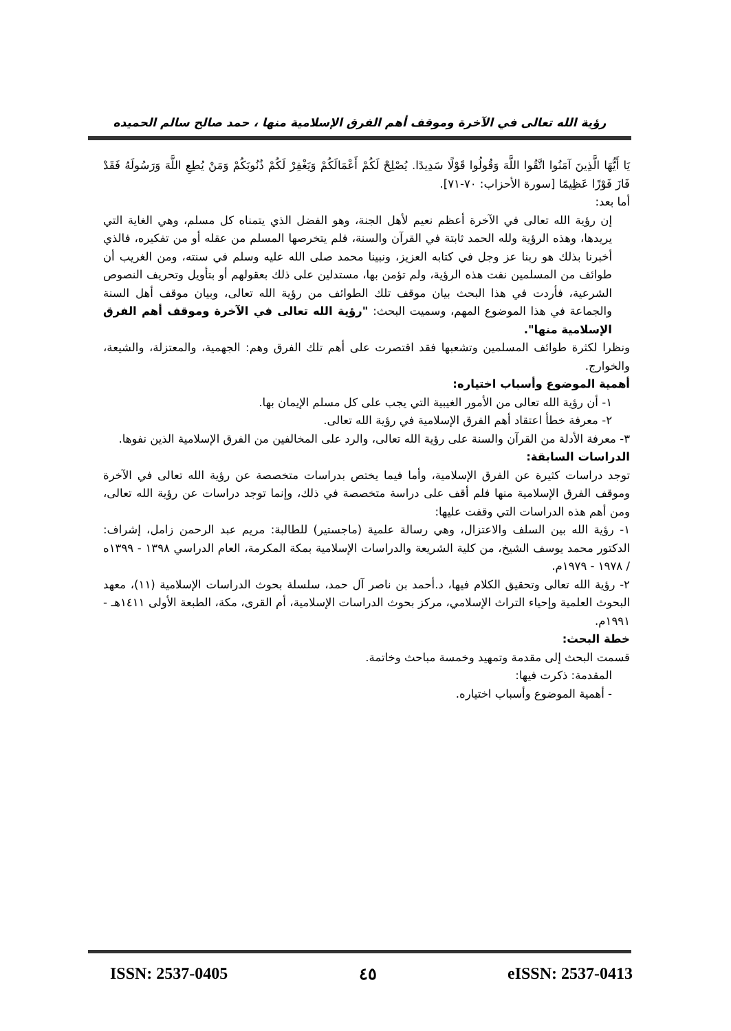رؤية الله تعالى في الآخرة وموقف أهم الفرق الإسلامية منها ، حمد صالح سالم الحميده
يَا أَيُّهَا الَّذِينَ آمَنُوا اتَّقُوا اللَّهَ وَقُولُوا قَوْلًا سَدِيدًا. يُصْلِحْ لَكُمْ أَعْمَالَكُمْ وَيَغْفِرْ لَكُمْ ذُنُوبَكُمْ وَمَنْ يُطِعِ اللَّهَ وَرَسُولَهُ فَقَدْ فَازَ فَوْزًا عَظِيمًا [سورة الأحزاب: ٧٠-٧١].
أما بعد:
إن رؤية الله تعالى في الآخرة أعظم نعيم لأهل الجنة، وهو الفضل الذي يتمناه كل مسلم، وهي الغاية التي يريدها، وهذه الرؤية ولله الحمد ثابتة في القرآن والسنة، فلم يتخرصها المسلم من عقله أو من تفكيره، فالذي أخبرنا بذلك هو ربنا عز وجل في كتابه العزيز، ونبينا محمد صلى الله عليه وسلم في سنته، ومن الغريب أن طوائف من المسلمين نفت هذه الرؤية، ولم تؤمن بها، مستدلين على ذلك بعقولهم أو بتأويل وتحريف النصوص الشرعية، فأردت في هذا البحث بيان موقف تلك الطوائف من رؤية الله تعالى، وبيان موقف أهل السنة والجماعة في هذا الموضوع المهم، وسميت البحث: "رؤية الله تعالى في الآخرة وموقف أهم الفرق الإسلامية منها".
ونظرا لكثرة طوائف المسلمين وتشعبها فقد اقتصرت على أهم تلك الفرق وهم: الجهمية، والمعتزلة، والشيعة، والخوارج.
أهمية الموضوع وأسباب اختياره:
١- أن رؤية الله تعالى من الأمور الغيبية التي يجب على كل مسلم الإيمان بها.
٢- معرفة خطأ اعتقاد أهم الفرق الإسلامية في رؤية الله تعالى.
٣- معرفة الأدلة من القرآن والسنة على رؤية الله تعالى، والرد على المخالفين من الفرق الإسلامية الذين نفوها.
الدراسات السابقة:
توجد دراسات كثيرة عن الفرق الإسلامية، وأما فيما يختص بدراسات متخصصة عن رؤية الله تعالى في الآخرة وموقف الفرق الإسلامية منها فلم أقف على دراسة متخصصة في ذلك، وإنما توجد دراسات عن رؤية الله تعالى، ومن أهم هذه الدراسات التي وقفت عليها:
١- رؤية الله بين السلف والاعتزال، وهي رسالة علمية (ماجستير) للطالبة: مريم عبد الرحمن زامل، إشراف: الدكتور محمد يوسف الشيخ، من كلية الشريعة والدراسات الإسلامية بمكة المكرمة، العام الدراسي ١٣٩٨ - ١٣٩٩ه / ١٩٧٨ - ١٩٧٩م.
٢- رؤية الله تعالى وتحقيق الكلام فيها، د.أحمد بن ناصر آل حمد، سلسلة بحوث الدراسات الإسلامية (١١)، معهد البحوث العلمية وإحياء التراث الإسلامي، مركز بحوث الدراسات الإسلامية، أم القرى، مكة، الطبعة الأولى ١٤١١هـ - ١٩٩١م.
خطة البحث:
قسمت البحث إلى مقدمة وتمهيد وخمسة مباحث وخاتمة.
المقدمة: ذكرت فيها:
- أهمية الموضوع وأسباب اختياره.
ISSN: 2537-0405 ٤٥ eISSN: 2537-0413